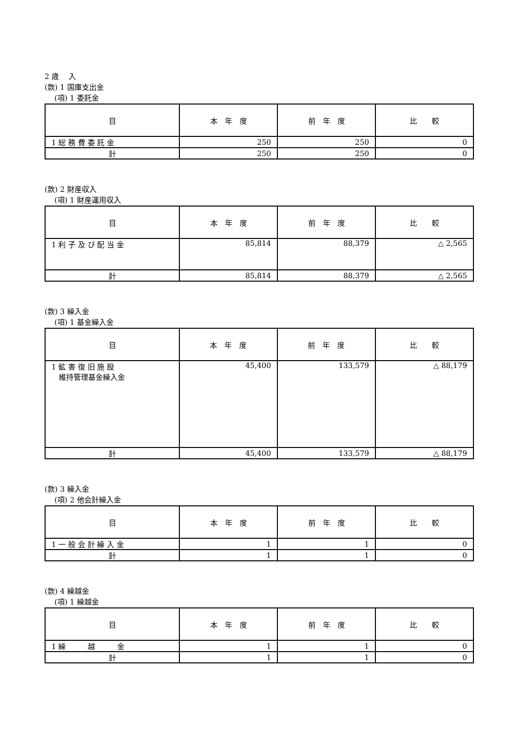2 歳　 入
(款) 1 国庫支出金
(項) 1 委託金
| 目 | 本 年 度 | 前 年 度 | 比 較 |
| --- | --- | --- | --- |
| 1 総 務 費 委 託 金 | 250 | 250 | 0 |
| 計 | 250 | 250 | 0 |
(款) 2 財産収入
(項) 1 財産運用収入
| 目 | 本 年 度 | 前 年 度 | 比 較 |
| --- | --- | --- | --- |
| 1 利 子 及 び 配 当 金 | 85,814 | 88,379 | △ 2,565 |
| 計 | 85,814 | 88,379 | △ 2,565 |
(款) 3 繰入金
(項) 1 基金繰入金
| 目 | 本 年 度 | 前 年 度 | 比 較 |
| --- | --- | --- | --- |
| 1 鉱 害 復 旧 施 設 維持管理基金繰入金 | 45,400 | 133,579 | △ 88,179 |
| 計 | 45,400 | 133,579 | △ 88,179 |
(款) 3 繰入金
(項) 2 他会計繰入金
| 目 | 本 年 度 | 前 年 度 | 比 較 |
| --- | --- | --- | --- |
| 1 一 般 会 計 繰 入 金 | 1 | 1 | 0 |
| 計 | 1 | 1 | 0 |
(款) 4 繰越金
(項) 1 繰越金
| 目 | 本 年 度 | 前 年 度 | 比 較 |
| --- | --- | --- | --- |
| 1 繰 越 金 | 1 | 1 | 0 |
| 計 | 1 | 1 | 0 |